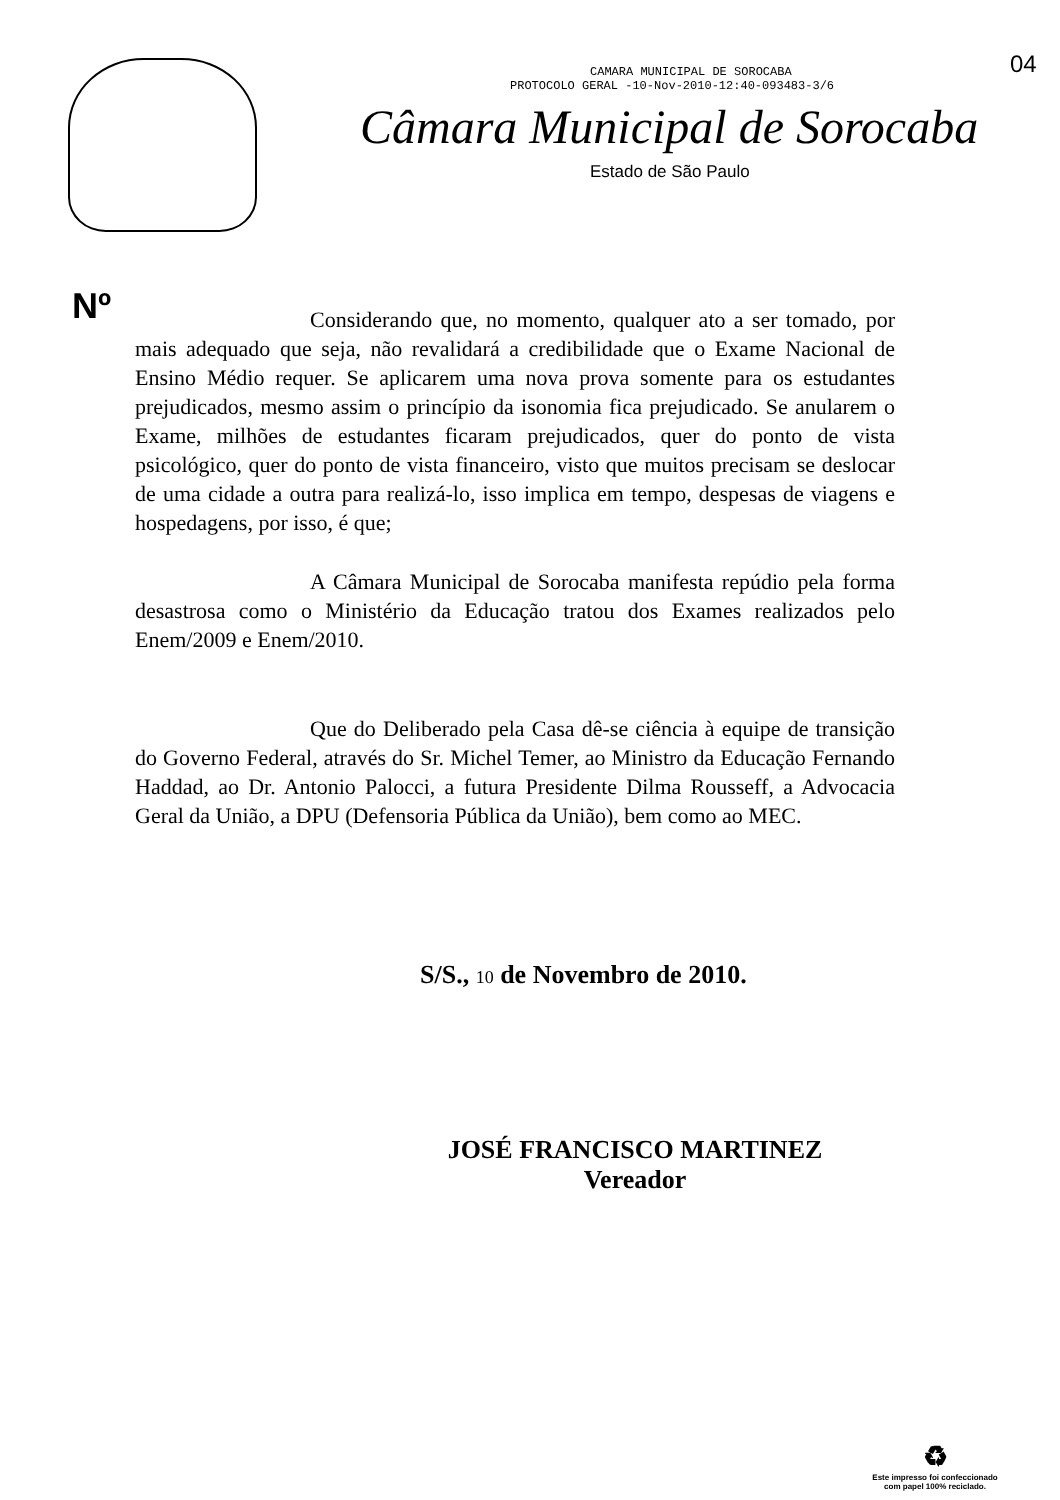04
CAMARA MUNICIPAL DE SOROCABA
PROTOCOLO GERAL -10-Nov-2010-12:40-093483-3/6
Câmara Municipal de Sorocaba
Estado de São Paulo
Nº
Considerando que, no momento, qualquer ato a ser tomado, por mais adequado que seja, não revalidará a credibilidade que o Exame Nacional de Ensino Médio requer. Se aplicarem uma nova prova somente para os estudantes prejudicados, mesmo assim o princípio da isonomia fica prejudicado. Se anularem o Exame, milhões de estudantes ficaram prejudicados, quer do ponto de vista psicológico, quer do ponto de vista financeiro, visto que muitos precisam se deslocar de uma cidade a outra para realizá-lo, isso implica em tempo, despesas de viagens e hospedagens, por isso, é que;
A Câmara Municipal de Sorocaba manifesta repúdio pela forma desastrosa como o Ministério da Educação tratou dos Exames realizados pelo Enem/2009 e Enem/2010.
Que do Deliberado pela Casa dê-se ciência à equipe de transição do Governo Federal, através do Sr. Michel Temer, ao Ministro da Educação Fernando Haddad, ao Dr. Antonio Palocci, a futura Presidente Dilma Rousseff, a Advocacia Geral da União, a DPU (Defensoria Pública da União), bem como ao MEC.
S/S., 10 de Novembro de 2010.
JOSÉ FRANCISCO MARTINEZ
Vereador
♻
Este impresso foi confeccionado
com papel 100% reciclado.